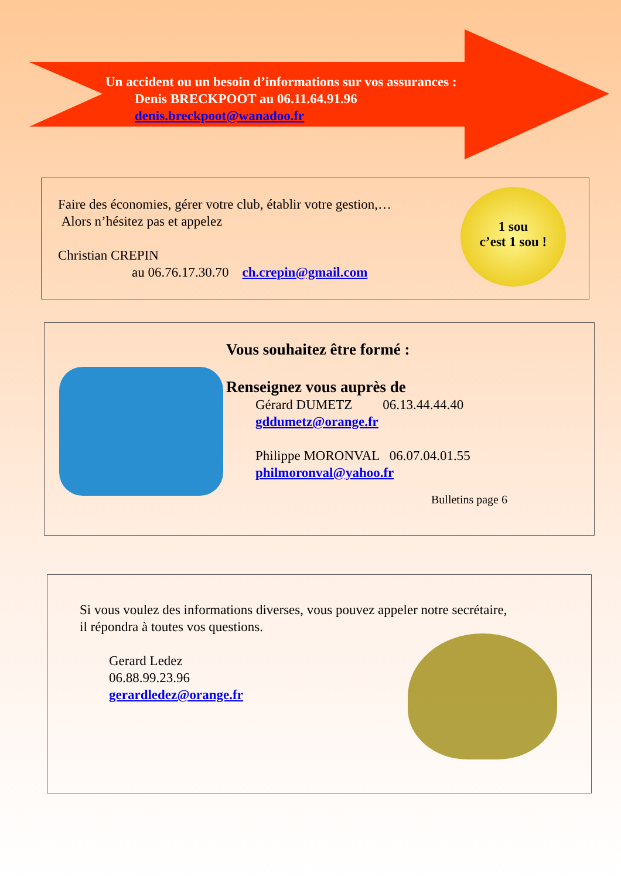Un accident ou un besoin d’informations sur vos assurances :
Denis BRECKPOOT au 06.11.64.91.96
denis.breckpoot@wanadoo.fr
Faire des économies, gérer votre club, établir votre gestion,…
Alors n’hésitez pas et appelez
Christian CREPIN
au 06.76.17.30.70 ch.crepin@gmail.com
1 sou
c’est 1 sou !
Vous souhaitez être formé :
Renseignez vous auprès de
Gérard DUMETZ 06.13.44.44.40
gddumetz@orange.fr
Philippe MORONVAL 06.07.04.01.55
philmoronval@yahoo.fr
Bulletins page 6
Si vous voulez des informations diverses, vous pouvez appeler notre secrétaire,
il répondra à toutes vos questions.
Gerard Ledez
06.88.99.23.96
gerardledez@orange.fr